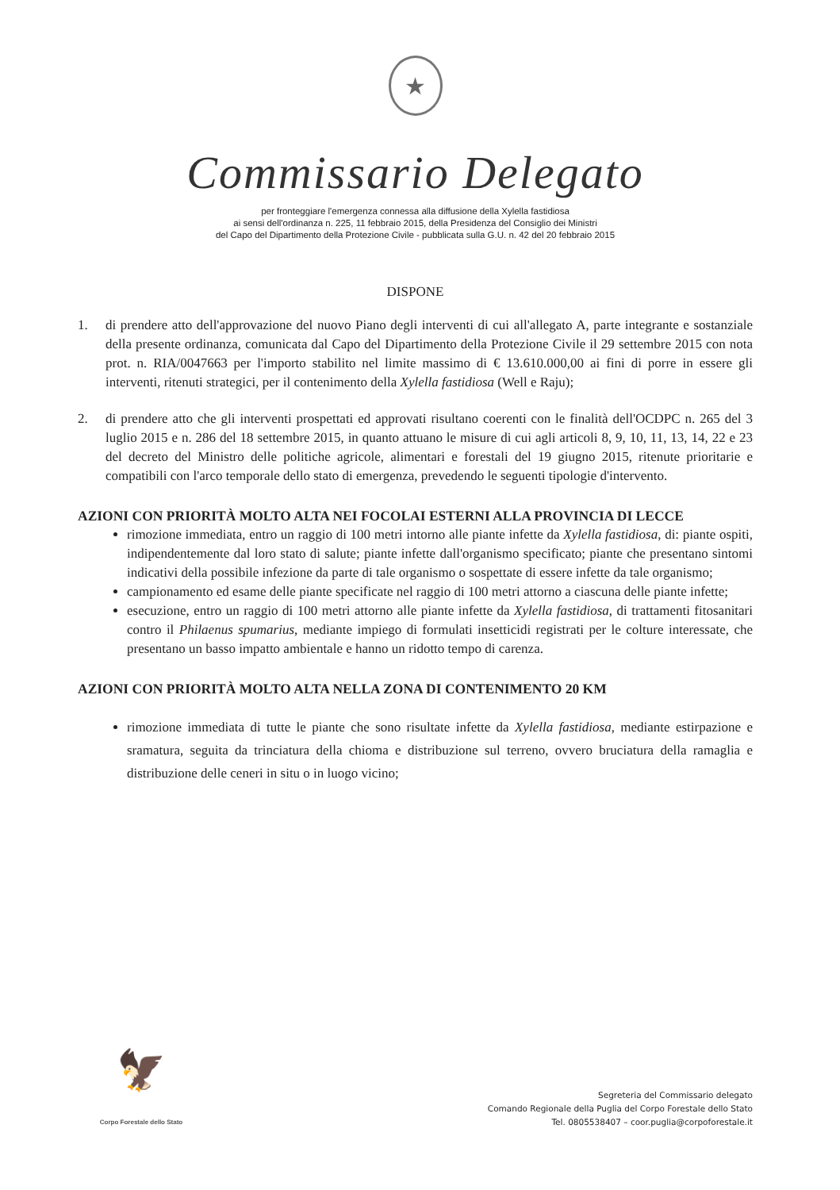★
Commissario Delegato
per fronteggiare l'emergenza connessa alla diffusione della Xylella fastidiosa
ai sensi dell'ordinanza n. 225, 11 febbraio 2015, della Presidenza del Consiglio dei Ministri
del Capo del Dipartimento della Protezione Civile - pubblicata sulla G.U. n. 42 del 20 febbraio 2015
DISPONE
1. di prendere atto dell'approvazione del nuovo Piano degli interventi di cui all'allegato A, parte integrante e sostanziale della presente ordinanza, comunicata dal Capo del Dipartimento della Protezione Civile il 29 settembre 2015 con nota prot. n. RIA/0047663 per l'importo stabilito nel limite massimo di € 13.610.000,00 ai fini di porre in essere gli interventi, ritenuti strategici, per il contenimento della Xylella fastidiosa (Well e Raju);
2. di prendere atto che gli interventi prospettati ed approvati risultano coerenti con le finalità dell'OCDPC n. 265 del 3 luglio 2015 e n. 286 del 18 settembre 2015, in quanto attuano le misure di cui agli articoli 8, 9, 10, 11, 13, 14, 22 e 23 del decreto del Ministro delle politiche agricole, alimentari e forestali del 19 giugno 2015, ritenute prioritarie e compatibili con l'arco temporale dello stato di emergenza, prevedendo le seguenti tipologie d'intervento.
AZIONI CON PRIORITÀ MOLTO ALTA NEI FOCOLAI ESTERNI ALLA PROVINCIA DI LECCE
rimozione immediata, entro un raggio di 100 metri intorno alle piante infette da Xylella fastidiosa, di: piante ospiti, indipendentemente dal loro stato di salute; piante infette dall'organismo specificato; piante che presentano sintomi indicativi della possibile infezione da parte di tale organismo o sospettate di essere infette da tale organismo;
campionamento ed esame delle piante specificate nel raggio di 100 metri attorno a ciascuna delle piante infette;
esecuzione, entro un raggio di 100 metri attorno alle piante infette da Xylella fastidiosa, di trattamenti fitosanitari contro il Philaenus spumarius, mediante impiego di formulati insetticidi registrati per le colture interessate, che presentano un basso impatto ambientale e hanno un ridotto tempo di carenza.
AZIONI CON PRIORITÀ MOLTO ALTA NELLA ZONA DI CONTENIMENTO 20 KM
rimozione immediata di tutte le piante che sono risultate infette da Xylella fastidiosa, mediante estirpazione e sramatura, seguita da trinciatura della chioma e distribuzione sul terreno, ovvero bruciatura della ramaglia e distribuzione delle ceneri in situ o in luogo vicino;
🦅
Corpo Forestale dello Stato
Segreteria del Commissario delegato
Comando Regionale della Puglia del Corpo Forestale dello Stato
Tel. 0805538407 – coor.puglia@corpoforestale.it